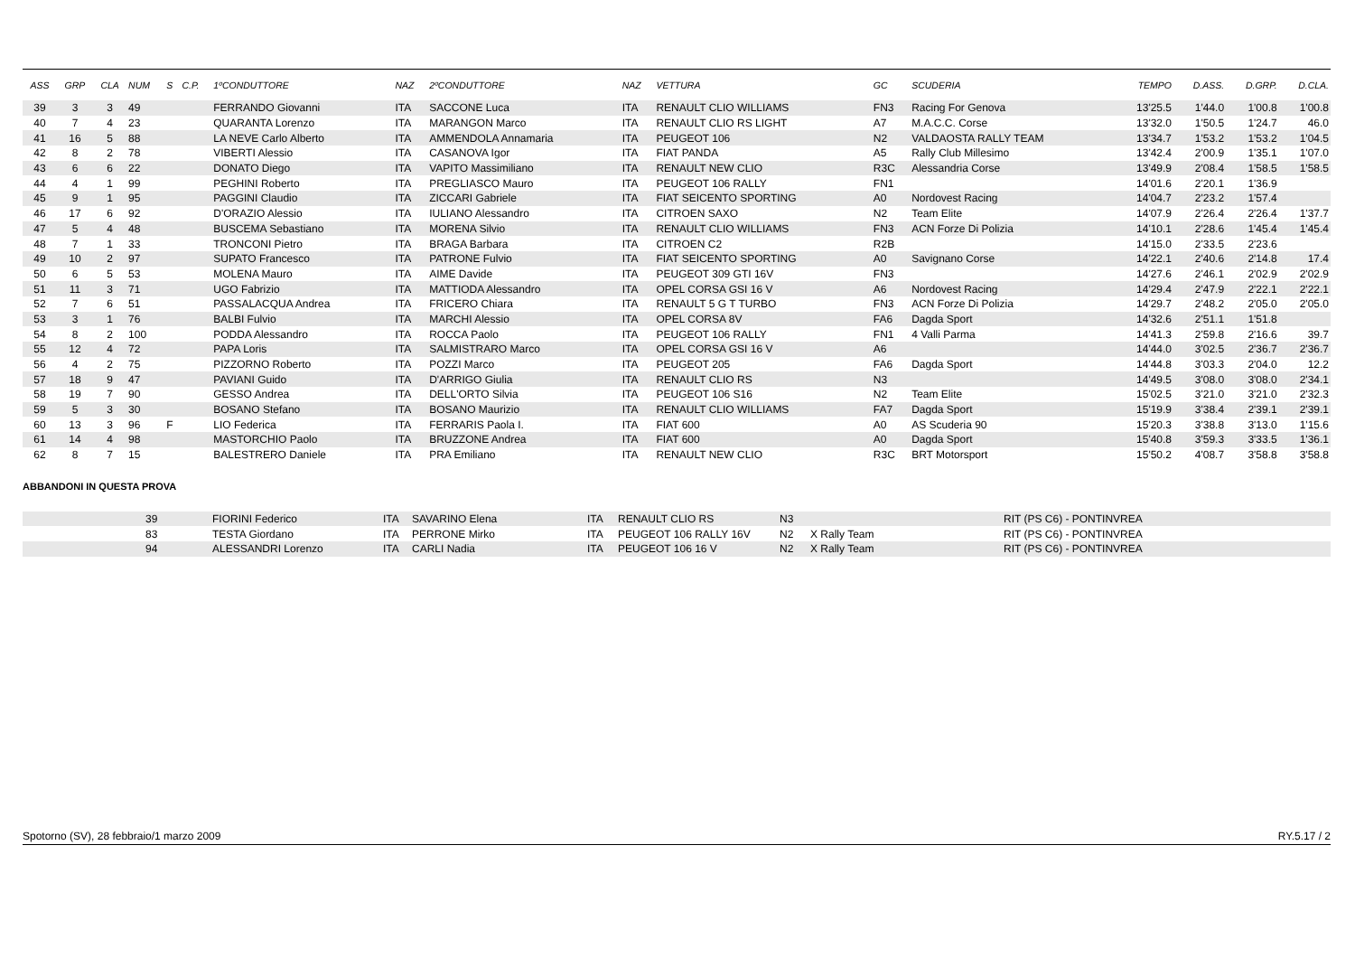| ASS | GRP | CLA | NUM | S | C.P. | 1ºCONDUTTORE | NAZ | 2ºCONDUTTORE | NAZ | VETTURA | GC | SCUDERIA | TEMPO | D.ASS. | D.GRP. | D.CLA. |
| --- | --- | --- | --- | --- | --- | --- | --- | --- | --- | --- | --- | --- | --- | --- | --- | --- |
| 39 | 3 | 3 | 49 | | | FERRANDO Giovanni | ITA | SACCONE Luca | ITA | RENAULT CLIO WILLIAMS | FN3 | Racing For Genova | 13'25.5 | 1'44.0 | 1'00.8 | 1'00.8 |
| 40 | 7 | 4 | 23 | | | QUARANTA Lorenzo | ITA | MARANGON Marco | ITA | RENAULT CLIO RS LIGHT | A7 | M.A.C.C. Corse | 13'32.0 | 1'50.5 | 1'24.7 | 46.0 |
| 41 | 16 | 5 | 88 | | | LA NEVE Carlo Alberto | ITA | AMMENDOLA Annamaria | ITA | PEUGEOT 106 | N2 | VALDAOSTA RALLY TEAM | 13'34.7 | 1'53.2 | 1'53.2 | 1'04.5 |
| 42 | 8 | 2 | 78 | | | VIBERTI Alessio | ITA | CASANOVA Igor | ITA | FIAT PANDA | A5 | Rally Club Millesimo | 13'42.4 | 2'00.9 | 1'35.1 | 1'07.0 |
| 43 | 6 | 6 | 22 | | | DONATO Diego | ITA | VAPITO Massimiliano | ITA | RENAULT NEW CLIO | R3C | Alessandria Corse | 13'49.9 | 2'08.4 | 1'58.5 | 1'58.5 |
| 44 | 4 | 1 | 99 | | | PEGHINI Roberto | ITA | PREGLIASCO Mauro | ITA | PEUGEOT 106 RALLY | FN1 | | 14'01.6 | 2'20.1 | 1'36.9 | |
| 45 | 9 | 1 | 95 | | | PAGGINI Claudio | ITA | ZICCARI Gabriele | ITA | FIAT SEICENTO SPORTING | A0 | Nordovest Racing | 14'04.7 | 2'23.2 | 1'57.4 | |
| 46 | 17 | 6 | 92 | | | D'ORAZIO Alessio | ITA | IULIANO Alessandro | ITA | CITROEN SAXO | N2 | Team Elite | 14'07.9 | 2'26.4 | 2'26.4 | 1'37.7 |
| 47 | 5 | 4 | 48 | | | BUSCEMA Sebastiano | ITA | MORENA Silvio | ITA | RENAULT CLIO WILLIAMS | FN3 | ACN Forze Di Polizia | 14'10.1 | 2'28.6 | 1'45.4 | 1'45.4 |
| 48 | 7 | 1 | 33 | | | TRONCONI Pietro | ITA | BRAGA Barbara | ITA | CITROEN C2 | R2B | | 14'15.0 | 2'33.5 | 2'23.6 | |
| 49 | 10 | 2 | 97 | | | SUPATO Francesco | ITA | PATRONE Fulvio | ITA | FIAT SEICENTO SPORTING | A0 | Savignano Corse | 14'22.1 | 2'40.6 | 2'14.8 | 17.4 |
| 50 | 6 | 5 | 53 | | | MOLENA Mauro | ITA | AIME Davide | ITA | PEUGEOT 309 GTI 16V | FN3 | | 14'27.6 | 2'46.1 | 2'02.9 | 2'02.9 |
| 51 | 11 | 3 | 71 | | | UGO Fabrizio | ITA | MATTIODA Alessandro | ITA | OPEL CORSA GSI 16 V | A6 | Nordovest Racing | 14'29.4 | 2'47.9 | 2'22.1 | 2'22.1 |
| 52 | 7 | 6 | 51 | | | PASSALACQUA Andrea | ITA | FRICERO Chiara | ITA | RENAULT 5 G T TURBO | FN3 | ACN Forze Di Polizia | 14'29.7 | 2'48.2 | 2'05.0 | 2'05.0 |
| 53 | 3 | 1 | 76 | | | BALBI Fulvio | ITA | MARCHI Alessio | ITA | OPEL CORSA 8V | FA6 | Dagda Sport | 14'32.6 | 2'51.1 | 1'51.8 | |
| 54 | 8 | 2 | 100 | | | PODDA Alessandro | ITA | ROCCA Paolo | ITA | PEUGEOT 106 RALLY | FN1 | 4 Valli Parma | 14'41.3 | 2'59.8 | 2'16.6 | 39.7 |
| 55 | 12 | 4 | 72 | | | PAPA Loris | ITA | SALMISTRARO Marco | ITA | OPEL CORSA GSI 16 V | A6 | | 14'44.0 | 3'02.5 | 2'36.7 | 2'36.7 |
| 56 | 4 | 2 | 75 | | | PIZZORNO Roberto | ITA | POZZI Marco | ITA | PEUGEOT 205 | FA6 | Dagda Sport | 14'44.8 | 3'03.3 | 2'04.0 | 12.2 |
| 57 | 18 | 9 | 47 | | | PAVIANI Guido | ITA | D'ARRIGO Giulia | ITA | RENAULT CLIO RS | N3 | | 14'49.5 | 3'08.0 | 3'08.0 | 2'34.1 |
| 58 | 19 | 7 | 90 | | | GESSO Andrea | ITA | DELL'ORTO Silvia | ITA | PEUGEOT 106 S16 | N2 | Team Elite | 15'02.5 | 3'21.0 | 3'21.0 | 2'32.3 |
| 59 | 5 | 3 | 30 | | | BOSANO Stefano | ITA | BOSANO Maurizio | ITA | RENAULT CLIO WILLIAMS | FA7 | Dagda Sport | 15'19.9 | 3'38.4 | 2'39.1 | 2'39.1 |
| 60 | 13 | 3 | 96 | F | | LIO Federica | ITA | FERRARIS Paola I. | ITA | FIAT 600 | A0 | AS Scuderia 90 | 15'20.3 | 3'38.8 | 3'13.0 | 1'15.6 |
| 61 | 14 | 4 | 98 | | | MASTORCHIO Paolo | ITA | BRUZZONE Andrea | ITA | FIAT 600 | A0 | Dagda Sport | 15'40.8 | 3'59.3 | 3'33.5 | 1'36.1 |
| 62 | 8 | 7 | 15 | | | BALESTRERO Daniele | ITA | PRA Emiliano | ITA | RENAULT NEW CLIO | R3C | BRT Motorsport | 15'50.2 | 4'08.7 | 3'58.8 | 3'58.8 |
ABBANDONI IN QUESTA PROVA
| | 39 | FIORINI Federico | ITA | SAVARINO Elena | ITA | RENAULT CLIO RS | N3 | | RIT (PS C6) - PONTINVREA |
| | 83 | TESTA Giordano | ITA | PERRONE Mirko | ITA | PEUGEOT 106 RALLY 16V | N2 | X Rally Team | RIT (PS C6) - PONTINVREA |
| | 94 | ALESSANDRI Lorenzo | ITA | CARLI Nadia | ITA | PEUGEOT 106 16 V | N2 | X Rally Team | RIT (PS C6) - PONTINVREA |
Spotorno (SV), 28 febbraio/1 marzo 2009 RY.5.17 / 2